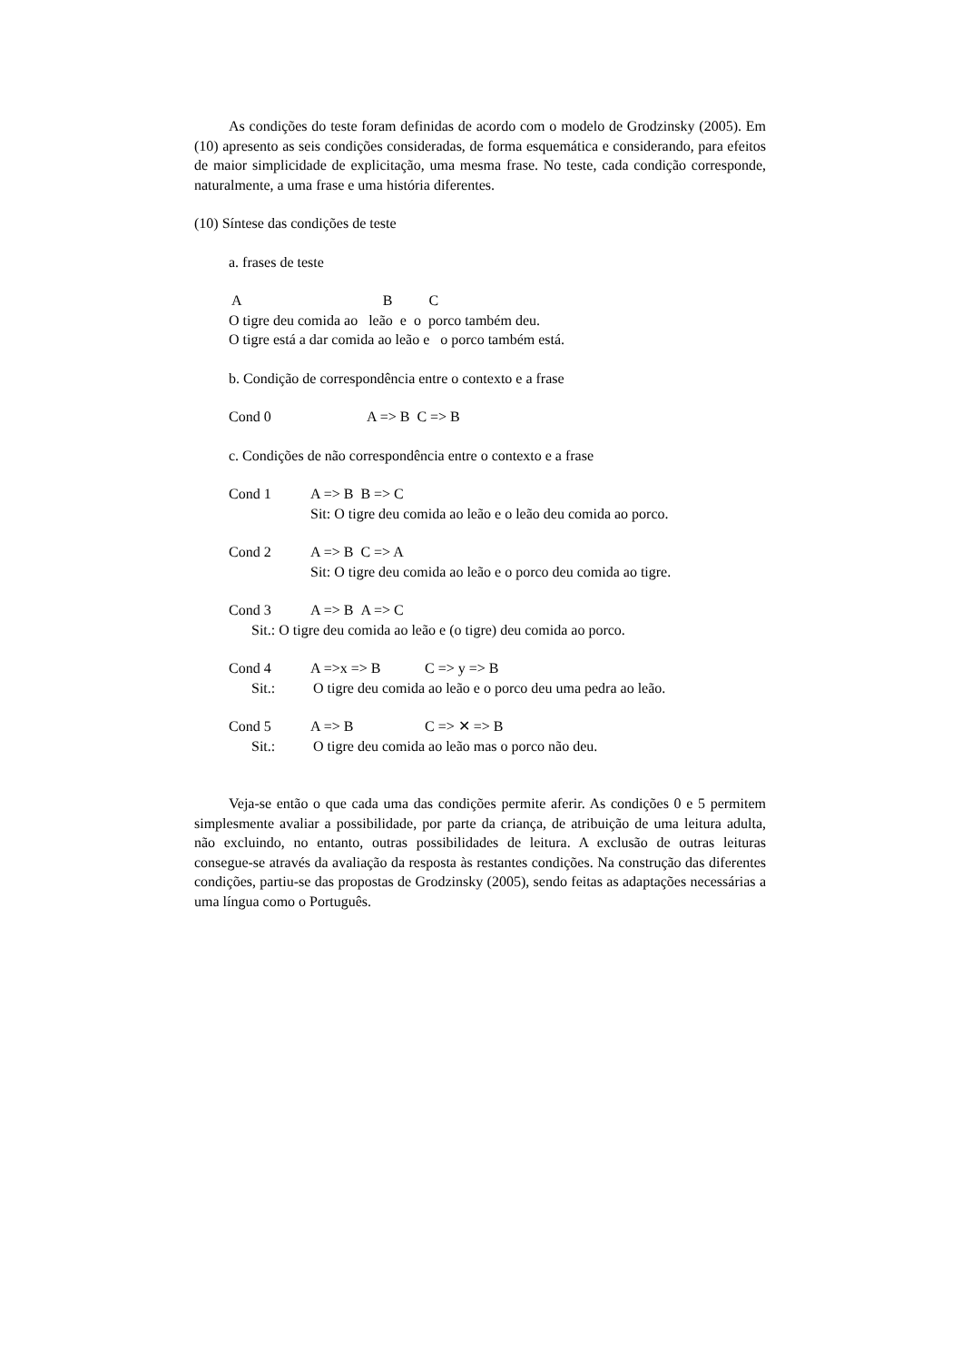As condições do teste foram definidas de acordo com o modelo de Grodzinsky (2005). Em (10) apresento as seis condições consideradas, de forma esquemática e considerando, para efeitos de maior simplicidade de explicitação, uma mesma frase. No teste, cada condição corresponde, naturalmente, a uma frase e uma história diferentes.
(10) Síntese das condições de teste
a. frases de teste
A B C
O tigre deu comida ao leão e o porco também deu.
O tigre está a dar comida ao leão e o porco também está.
b. Condição de correspondência entre o contexto e a frase
Cond 0 A => B C => B
c. Condições de não correspondência entre o contexto e a frase
Cond 1 A => B B => C
Sit: O tigre deu comida ao leão e o leão deu comida ao porco.
Cond 2 A => B C => A
Sit: O tigre deu comida ao leão e o porco deu comida ao tigre.
Cond 3 A => B A => C
Sit.: O tigre deu comida ao leão e (o tigre) deu comida ao porco.
Cond 4 A =>x => B C => y => B
Sit.: O tigre deu comida ao leão e o porco deu uma pedra ao leão.
Cond 5 A => B C => ✕ => B
Sit.: O tigre deu comida ao leão mas o porco não deu.
Veja-se então o que cada uma das condições permite aferir. As condições 0 e 5 permitem simplesmente avaliar a possibilidade, por parte da criança, de atribuição de uma leitura adulta, não excluindo, no entanto, outras possibilidades de leitura. A exclusão de outras leituras consegue-se através da avaliação da resposta às restantes condições. Na construção das diferentes condições, partiu-se das propostas de Grodzinsky (2005), sendo feitas as adaptações necessárias a uma língua como o Português.